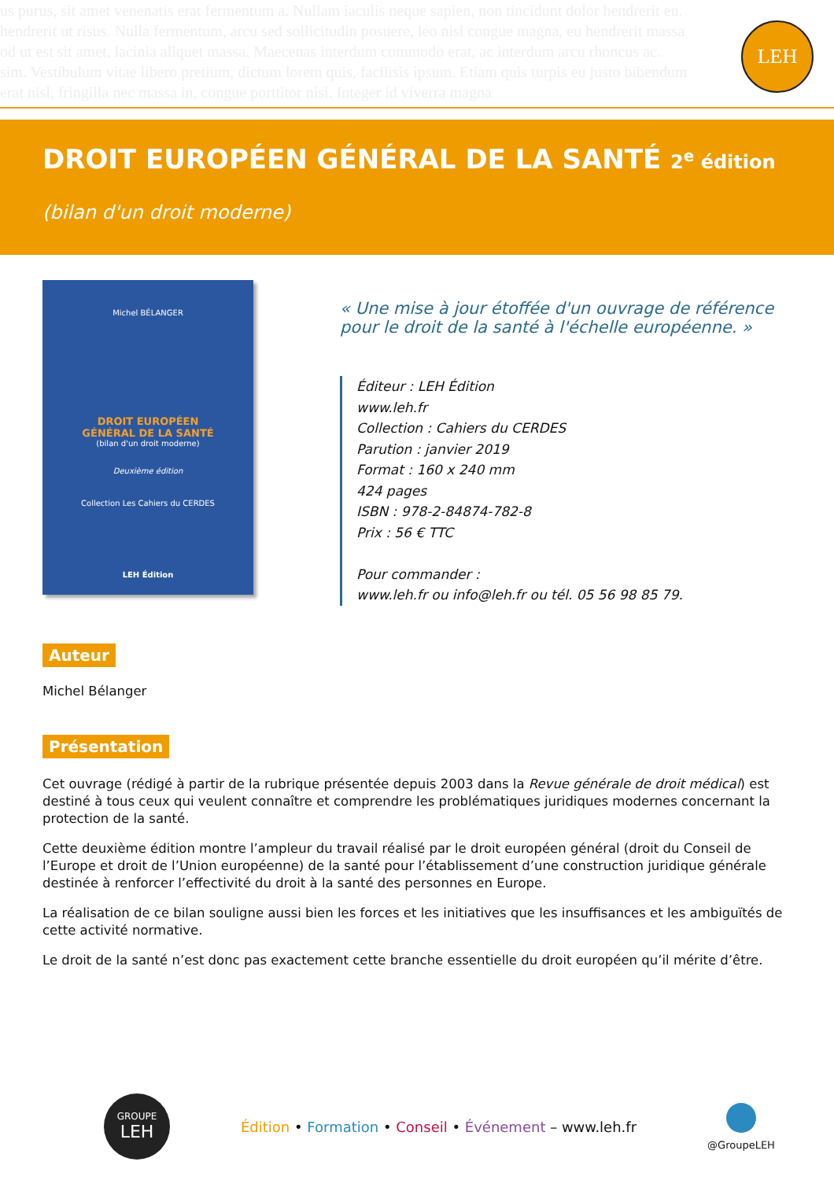us purus, sit amet venenatis erat fermentum a. Nullam iaculis neque sapien, non tincidunt dolor hendrerit eu.
hendrerit ut risus. Nulla fermentum, arcu sed sollicitudin posuere, leo nisl congue magna, eu hendrerit massa
od ut est sit amet, lacinia aliquet massa. Maecenas interdum commodo erat, ac interdum arcu rhoncus ac.
sim. Vestibulum vitae libero pretium, dictum lorem quis, facilisis ipsum. Etiam quis turpis eu justo bibendum
erat nisl, fringilla nec massa in, congue porttitor nisi. Integer id viverra magna
LEH
DROIT EUROPÉEN GÉNÉRAL DE LA SANTÉ 2<sup>e</sup> édition
(bilan d'un droit moderne)
Michel BÉLANGER
DROIT EUROPÉEN
GÉNÉRAL DE LA SANTÉ
(bilan d'un droit moderne)
Deuxième édition
Collection Les Cahiers du CERDES
LEH Édition
« Une mise à jour étoffée d'un ouvrage de référence
pour le droit de la santé à l'échelle européenne. »
Éditeur : LEH Édition
www.leh.fr
Collection : Cahiers du CERDES
Parution : janvier 2019
Format : 160 x 240 mm
424 pages
ISBN : 978-2-84874-782-8
Prix : 56 € TTC
Pour commander :
www.leh.fr ou info@leh.fr ou tél. 05 56 98 85 79.
Auteur
Michel Bélanger
Présentation
Cet ouvrage (rédigé à partir de la rubrique présentée depuis 2003 dans la Revue générale de droit médical) est destiné à tous ceux qui veulent connaître et comprendre les problématiques juridiques modernes concernant la protection de la santé.
Cette deuxième édition montre l’ampleur du travail réalisé par le droit européen général (droit du Conseil de l’Europe et droit de l’Union européenne) de la santé pour l’établissement d’une construction juridique générale destinée à renforcer l’effectivité du droit à la santé des personnes en Europe.
La réalisation de ce bilan souligne aussi bien les forces et les initiatives que les insuffisances et les ambiguïtés de cette activité normative.
Le droit de la santé n’est donc pas exactement cette branche essentielle du droit européen qu’il mérite d’être.
GROUPE
LEH
Édition • Formation • Conseil • Événement – www.leh.fr
@GroupeLEH